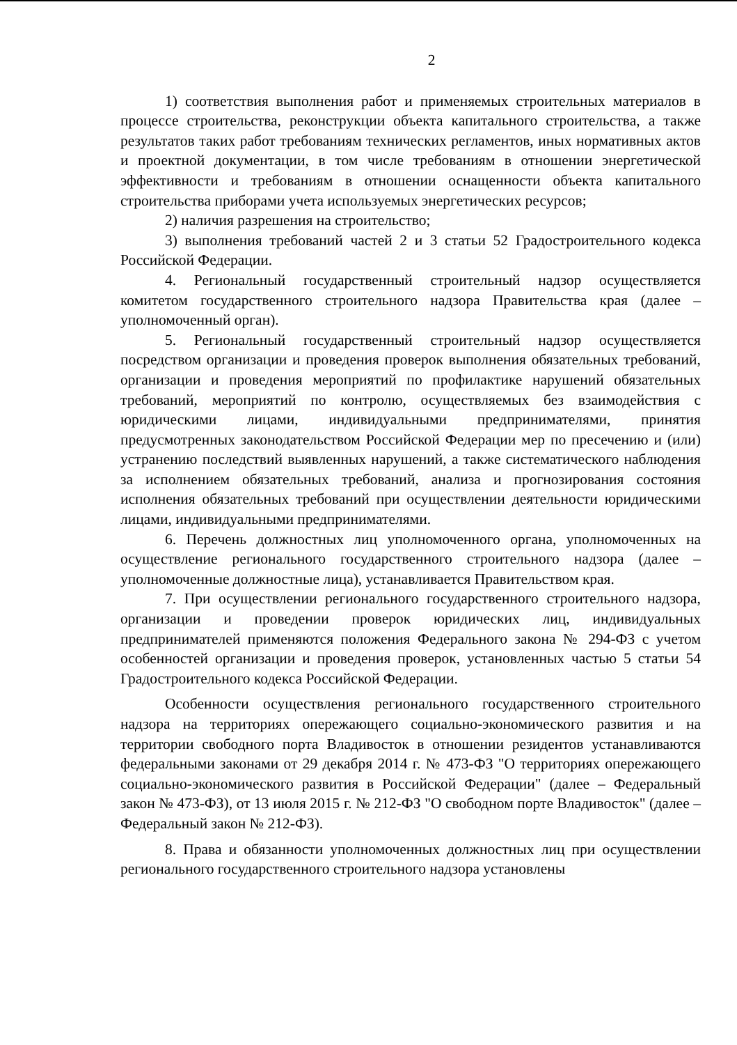2
1) соответствия выполнения работ и применяемых строительных материалов в процессе строительства, реконструкции объекта капитального строительства, а также результатов таких работ требованиям технических регламентов, иных нормативных актов и проектной документации, в том числе требованиям в отношении энергетической эффективности и требованиям в отношении оснащенности объекта капитального строительства приборами учета используемых энергетических ресурсов;
2) наличия разрешения на строительство;
3) выполнения требований частей 2 и 3 статьи 52 Градостроительного кодекса Российской Федерации.
4. Региональный государственный строительный надзор осуществляется комитетом государственного строительного надзора Правительства края (далее – уполномоченный орган).
5. Региональный государственный строительный надзор осуществляется посредством организации и проведения проверок выполнения обязательных требований, организации и проведения мероприятий по профилактике нарушений обязательных требований, мероприятий по контролю, осуществляемых без взаимодействия с юридическими лицами, индивидуальными предпринимателями, принятия предусмотренных законодательством Российской Федерации мер по пресечению и (или) устранению последствий выявленных нарушений, а также систематического наблюдения за исполнением обязательных требований, анализа и прогнозирования состояния исполнения обязательных требований при осуществлении деятельности юридическими лицами, индивидуальными предпринимателями.
6. Перечень должностных лиц уполномоченного органа, уполномоченных на осуществление регионального государственного строительного надзора (далее – уполномоченные должностные лица), устанавливается Правительством края.
7. При осуществлении регионального государственного строительного надзора, организации и проведении проверок юридических лиц, индивидуальных предпринимателей применяются положения Федерального закона № 294-ФЗ с учетом особенностей организации и проведения проверок, установленных частью 5 статьи 54 Градостроительного кодекса Российской Федерации.
Особенности осуществления регионального государственного строительного надзора на территориях опережающего социально-экономического развития и на территории свободного порта Владивосток в отношении резидентов устанавливаются федеральными законами от 29 декабря 2014 г. № 473-ФЗ "О территориях опережающего социально-экономического развития в Российской Федерации" (далее – Федеральный закон № 473-ФЗ), от 13 июля 2015 г. № 212-ФЗ "О свободном порте Владивосток" (далее – Федеральный закон № 212-ФЗ).
8. Права и обязанности уполномоченных должностных лиц при осуществлении регионального государственного строительного надзора установлены